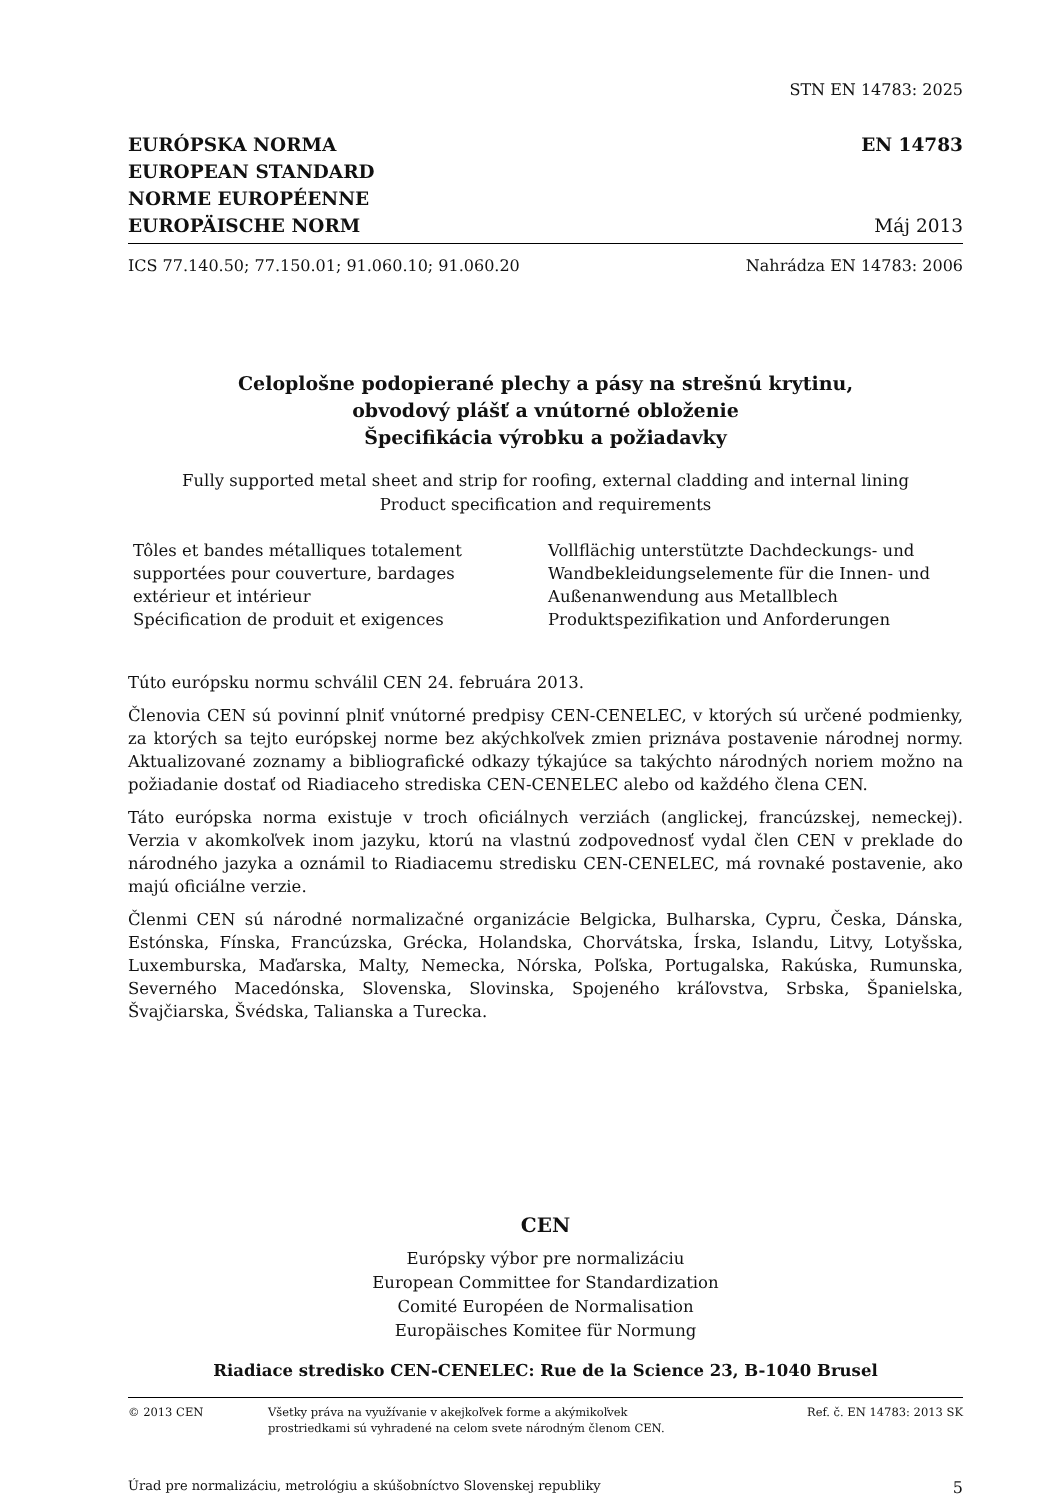STN EN 14783: 2025
EURÓPSKA NORMA
EUROPEAN STANDARD
NORME EUROPÉENNE
EUROPÄISCHE NORM
EN 14783
Máj 2013
ICS 77.140.50; 77.150.01; 91.060.10; 91.060.20 Nahrádza EN 14783: 2006
Celoplošne podopierané plechy a pásy na strešnú krytinu,
obvodový plášť a vnútorné obloženie
Špecifikácia výrobku a požiadavky
Fully supported metal sheet and strip for roofing, external cladding and internal lining
Product specification and requirements
Tôles et bandes métalliques totalement
supportées pour couverture, bardages
extérieur et intérieur
Spécification de produit et exigences
Vollflächig unterstützte Dachdeckungs- und
Wandbekleidungselemente für die Innen- und
Außenanwendung aus Metallblech
Produktspezifikation und Anforderungen
Túto európsku normu schválil CEN 24. februára 2013.
Členovia CEN sú povinní plniť vnútorné predpisy CEN-CENELEC, v ktorých sú určené podmienky, za ktorých sa tejto európskej norme bez akýchkoľvek zmien priznáva postavenie národnej normy. Aktualizované zoznamy a bibliografické odkazy týkajúce sa takýchto národných noriem možno na požiadanie dostať od Riadiaceho strediska CEN-CENELEC alebo od každého člena CEN.
Táto európska norma existuje v troch oficiálnych verziách (anglickej, francúzskej, nemeckej). Verzia v akomkoľvek inom jazyku, ktorú na vlastnú zodpovednosť vydal člen CEN v preklade do národného jazyka a oznámil to Riadiacemu stredisku CEN-CENELEC, má rovnaké postavenie, ako majú oficiálne verzie.
Členmi CEN sú národné normalizačné organizácie Belgicka, Bulharska, Cypru, Česka, Dánska, Estónska, Fínska, Francúzska, Grécka, Holandska, Chorvátska, Írska, Islandu, Litvy, Lotyšska, Luxemburska, Maďarska, Malty, Nemecka, Nórska, Poľska, Portugalska, Rakúska, Rumunska, Severného Macedónska, Slovenska, Slovinska, Spojeného kráľovstva, Srbska, Španielska, Švajčiarska, Švédska, Talianska a Turecka.
CEN
Európsky výbor pre normalizáciu
European Committee for Standardization
Comité Européen de Normalisation
Europäisches Komitee für Normung
Riadiace stredisko CEN-CENELEC: Rue de la Science 23, B-1040 Brusel
© 2013 CEN Všetky práva na využívanie v akejkoľvek forme a akýmikoľvek
prostriedkami sú vyhradené na celom svete národným členom CEN. Ref. č. EN 14783: 2013 SK
Úrad pre normalizáciu, metrológiu a skúšobníctvo Slovenskej republiky 5